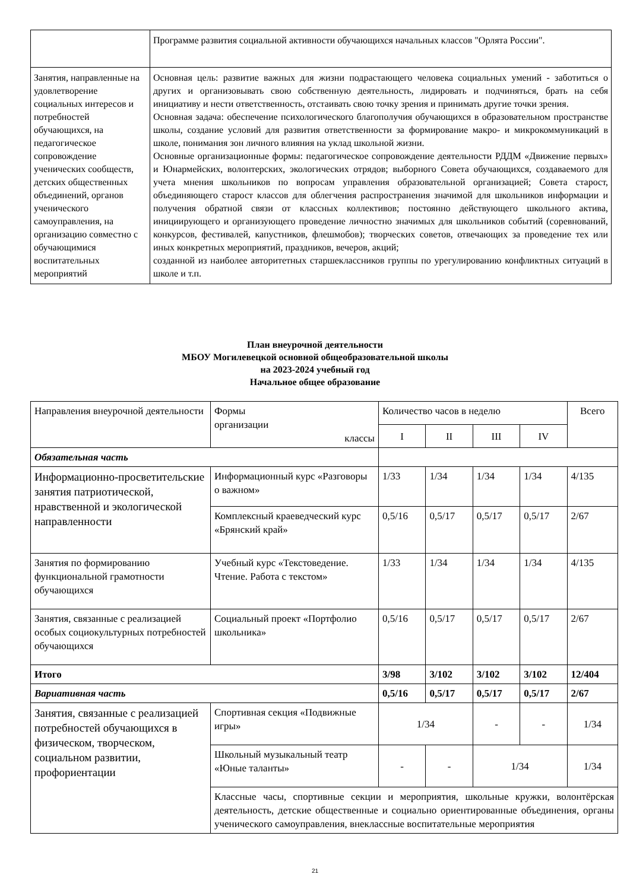| | Программе развития социальной активности обучающихся начальных классов "Орлята России". |
| Занятия, направленные на удовлетворение социальных интересов и потребностей обучающихся, на педагогическое сопровождение ученических сообществ, детских общественных объединений, органов ученического самоуправления, на организацию совместно с обучающимися воспитательных мероприятий | Основная цель: развитие важных для жизни подрастающего человека социальных умений - заботиться о других и организовывать свою собственную деятельность, лидировать и подчиняться, брать на себя инициативу и нести ответственность, отстаивать свою точку зрения и принимать другие точки зрения. Основная задача: обеспечение психологического благополучия обучающихся в образовательном пространстве школы, создание условий для развития ответственности за формирование макро- и микрокоммуникаций в школе, понимания зон личного влияния на уклад школьной жизни. Основные организационные формы: педагогическое сопровождение деятельности РДДМ «Движение первых» и Юнармейских, волонтерских, экологических отрядов; выборного Совета обучающихся, создаваемого для учета мнения школьников по вопросам управления образовательной организацией; Совета старост, объединяющего старост классов для облегчения распространения значимой для школьников информации и получения обратной связи от классных коллективов; постоянно действующего школьного актива, инициирующего и организующего проведение личностно значимых для школьников событий (соревнований, конкурсов, фестивалей, капустников, флешмобов); творческих советов, отвечающих за проведение тех или иных конкретных мероприятий, праздников, вечеров, акций; созданной из наиболее авторитетных старшеклассников группы по урегулированию конфликтных ситуаций в школе и т.п. |
План внеурочной деятельности
МБОУ Могилевецкой основной общеобразовательной школы
на 2023-2024 учебный год
Начальное общее образование
| Направления внеурочной деятельности | Формы организации классы | Количество часов в неделю | | | | Всего |
| | | I | II | III | IV | |
| Обязательная часть | | | | | | |
| Информационно-просветительские занятия патриотической, нравственной и экологической направленности | Информационный курс «Разговоры о важном» | 1/33 | 1/34 | 1/34 | 1/34 | 4/135 |
| | Комплексный краеведческий курс «Брянский край» | 0,5/16 | 0,5/17 | 0,5/17 | 0,5/17 | 2/67 |
| Занятия по формированию функциональной грамотности обучающихся | Учебный курс «Текстоведение. Чтение. Работа с текстом» | 1/33 | 1/34 | 1/34 | 1/34 | 4/135 |
| Занятия, связанные с реализацией особых социокультурных потребностей обучающихся | Социальный проект «Портфолио школьника» | 0,5/16 | 0,5/17 | 0,5/17 | 0,5/17 | 2/67 |
| Итого | | 3/98 | 3/102 | 3/102 | 3/102 | 12/404 |
| Вариативная часть | | 0,5/16 | 0,5/17 | 0,5/17 | 0,5/17 | 2/67 |
| Занятия, связанные с реализацией потребностей обучающихся в физическом, творческом, социальном развитии, профориентации | Спортивная секция «Подвижные игры» | 1/34 | | - | - | 1/34 |
| | Школьный музыкальный театр «Юные таланты» | - | - | 1/34 | | 1/34 |
| | Классные часы, спортивные секции и мероприятия, школьные кружки, волонтёрская деятельность, детские общественные и социально ориентированные объединения, органы ученического самоуправления, внеклассные воспитательные мероприятия | | | | | |
21